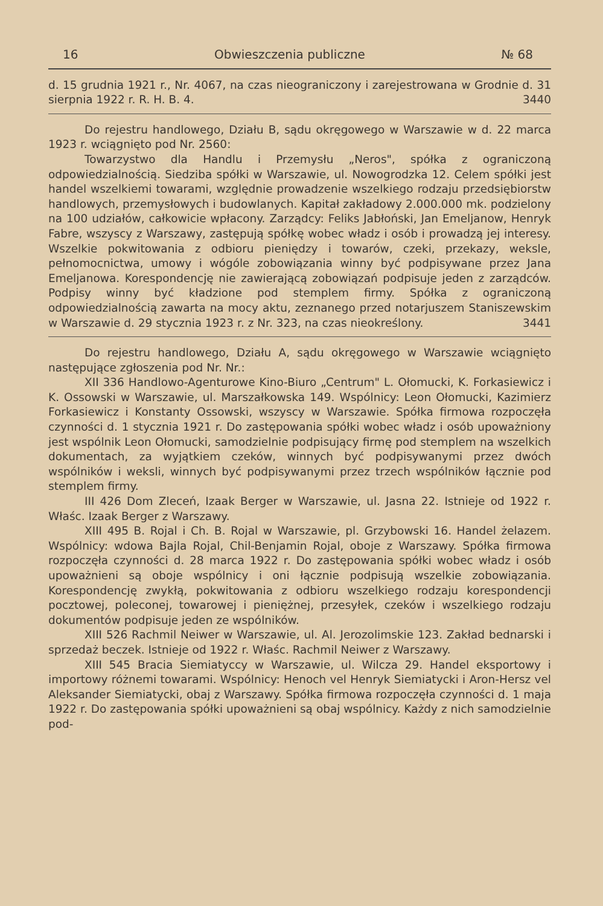16 Obwieszczenia publiczne № 68
d. 15 grudnia 1921 r., Nr. 4067, na czas nieograniczony i zarejestrowana w Grodnie d. 31 sierpnia 1922 r. R. H. B. 4. 3440
Do rejestru handlowego, Działu B, sądu okręgowego w Warszawie w d. 22 marca 1923 r. wciągnięto pod Nr. 2560:
Towarzystwo dla Handlu i Przemysłu „Neros", spółka z ograniczoną odpowiedzialnością. Siedziba spółki w Warszawie, ul. Nowogrodzka 12. Celem spółki jest handel wszelkiemi towarami, względnie prowadzenie wszelkiego rodzaju przedsiębiorstw handlowych, przemysłowych i budowlanych. Kapitał zakładowy 2.000.000 mk. podzielony na 100 udziałów, całkowicie wpłacony. Zarządcy: Feliks Jabłoński, Jan Emeljanow, Henryk Fabre, wszyscy z Warszawy, zastępują spółkę wobec władz i osób i prowadzą jej interesy. Wszelkie pokwitowania z odbioru pieniędzy i towarów, czeki, przekazy, weksle, pełnomocnictwa, umowy i wógóle zobowiązania winny być podpisywane przez Jana Emeljanowa. Korespondencję nie zawierającą zobowiązań podpisuje jeden z zarządców. Podpisy winny być kładzione pod stemplem firmy. Spółka z ograniczoną odpowiedzialnością zawarta na mocy aktu, zeznanego przed notarjuszem Staniszewskim w Warszawie d. 29 stycznia 1923 r. z Nr. 323, na czas nieokreślony. 3441
Do rejestru handlowego, Działu A, sądu okręgowego w Warszawie wciągnięto następujące zgłoszenia pod Nr. Nr.:
XII 336 Handlowo-Agenturowe Kino-Biuro „Centrum" L. Ołomucki, K. Forkasiewicz i K. Ossowski w Warszawie, ul. Marszałkowska 149. Wspólnicy: Leon Ołomucki, Kazimierz Forkasiewicz i Konstanty Ossowski, wszyscy w Warszawie. Spółka firmowa rozpoczęła czynności d. 1 stycznia 1921 r. Do zastępowania spółki wobec władz i osób upoważniony jest wspólnik Leon Ołomucki, samodzielnie podpisujący firmę pod stemplem na wszelkich dokumentach, za wyjątkiem czeków, winnych być podpisywanymi przez dwóch wspólników i weksli, winnych być podpisywanymi przez trzech wspólników łącznie pod stemplem firmy.
III 426 Dom Zleceń, Izaak Berger w Warszawie, ul. Jasna 22. Istnieje od 1922 r. Właśc. Izaak Berger z Warszawy.
XIII 495 B. Rojal i Ch. B. Rojal w Warszawie, pl. Grzybowski 16. Handel żelazem. Wspólnicy: wdowa Bajla Rojal, Chil-Benjamin Rojal, oboje z Warszawy. Spółka firmowa rozpoczęła czynności d. 28 marca 1922 r. Do zastępowania spółki wobec władz i osób upoważnieni są oboje wspólnicy i oni łącznie podpisują wszelkie zobowiązania. Korespondencję zwykłą, pokwitowania z odbioru wszelkiego rodzaju korespondencji pocztowej, poleconej, towarowej i pieniężnej, przesyłek, czeków i wszelkiego rodzaju dokumentów podpisuje jeden ze wspólników.
XIII 526 Rachmil Neiwer w Warszawie, ul. Al. Jerozolimskie 123. Zakład bednarski i sprzedaż beczek. Istnieje od 1922 r. Właśc. Rachmil Neiwer z Warszawy.
XIII 545 Bracia Siemiatyccy w Warszawie, ul. Wilcza 29. Handel eksportowy i importowy różnemi towarami. Wspólnicy: Henoch vel Henryk Siemiatycki i Aron-Hersz vel Aleksander Siemiatycki, obaj z Warszawy. Spółka firmowa rozpoczęła czynności d. 1 maja 1922 r. Do zastępowania spółki upoważnieni są obaj wspólnicy. Każdy z nich samodzielnie pod-